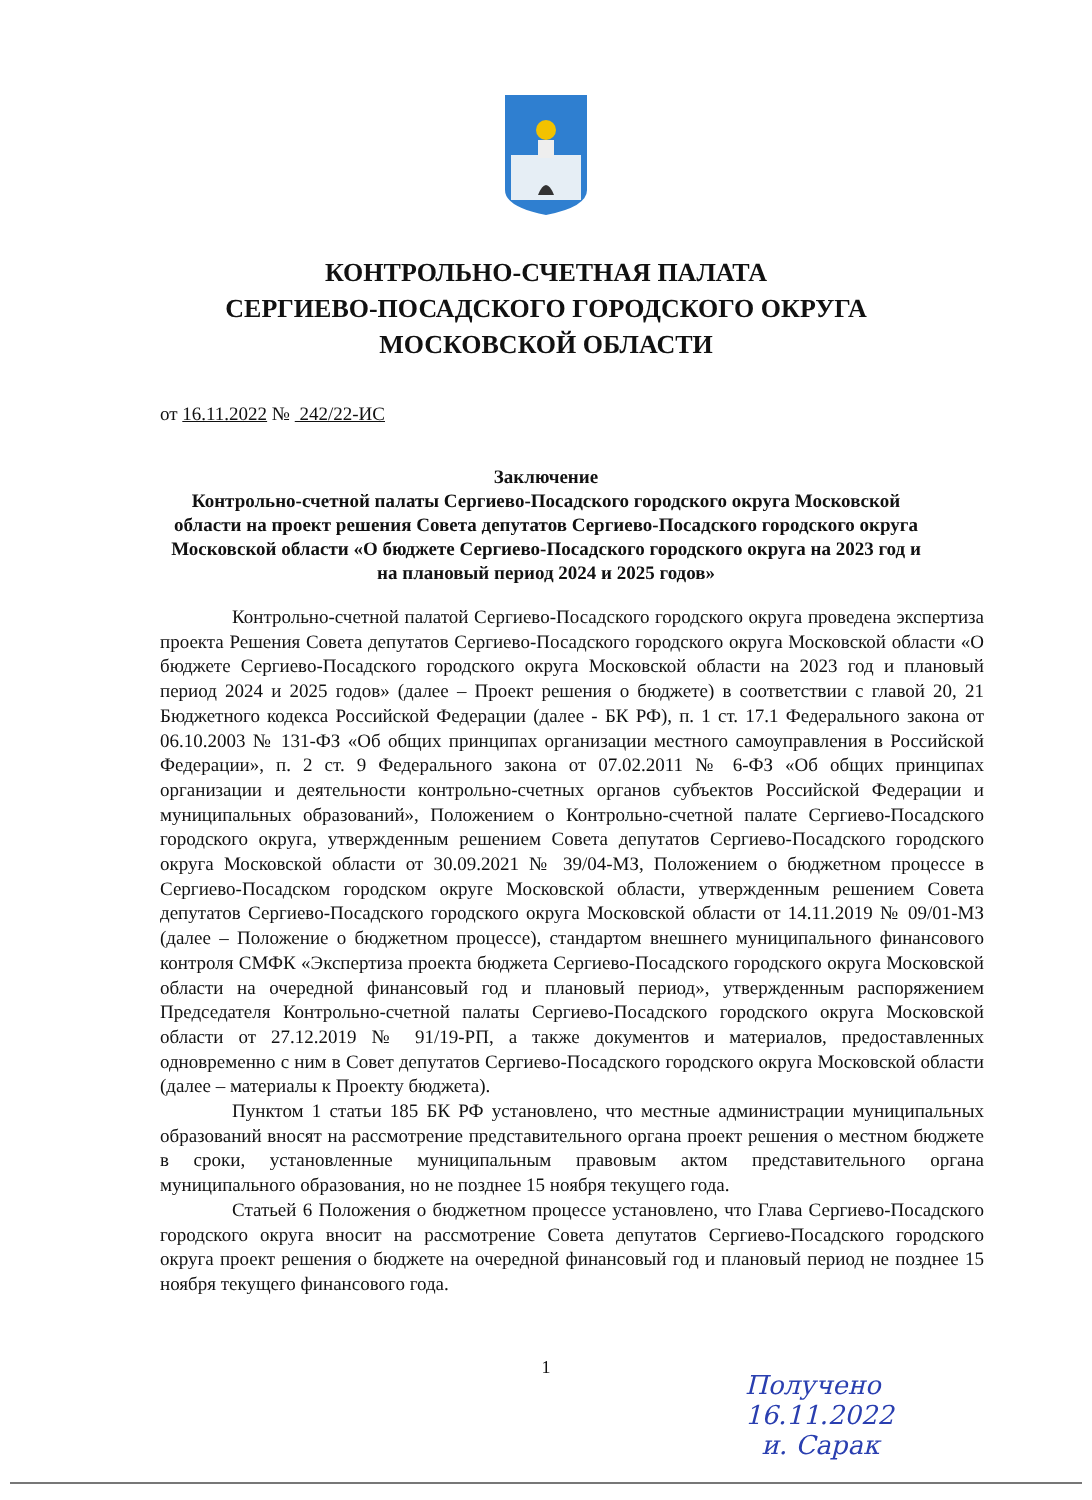КОНТРОЛЬНО-СЧЕТНАЯ ПАЛАТА
СЕРГИЕВО-ПОСАДСКОГО ГОРОДСКОГО ОКРУГА
МОСКОВСКОЙ ОБЛАСТИ
от 16.11.2022 № 242/22-ИС
Заключение
Контрольно-счетной палаты Сергиево-Посадского городского округа Московской области на проект решения Совета депутатов Сергиево-Посадского городского округа Московской области «О бюджете Сергиево-Посадского городского округа на 2023 год и на плановый период 2024 и 2025 годов»
Контрольно-счетной палатой Сергиево-Посадского городского округа проведена экспертиза проекта Решения Совета депутатов Сергиево-Посадского городского округа Московской области «О бюджете Сергиево-Посадского городского округа Московской области на 2023 год и плановый период 2024 и 2025 годов» (далее – Проект решения о бюджете) в соответствии с главой 20, 21 Бюджетного кодекса Российской Федерации (далее - БК РФ), п. 1 ст. 17.1 Федерального закона от 06.10.2003 № 131-ФЗ «Об общих принципах организации местного самоуправления в Российской Федерации», п. 2 ст. 9 Федерального закона от 07.02.2011 № 6-ФЗ «Об общих принципах организации и деятельности контрольно-счетных органов субъектов Российской Федерации и муниципальных образований», Положением о Контрольно-счетной палате Сергиево-Посадского городского округа, утвержденным решением Совета депутатов Сергиево-Посадского городского округа Московской области от 30.09.2021 № 39/04-МЗ, Положением о бюджетном процессе в Сергиево-Посадском городском округе Московской области, утвержденным решением Совета депутатов Сергиево-Посадского городского округа Московской области от 14.11.2019 № 09/01-МЗ (далее – Положение о бюджетном процессе), стандартом внешнего муниципального финансового контроля СМФК «Экспертиза проекта бюджета Сергиево-Посадского городского округа Московской области на очередной финансовый год и плановый период», утвержденным распоряжением Председателя Контрольно-счетной палаты Сергиево-Посадского городского округа Московской области от 27.12.2019 № 91/19-РП, а также документов и материалов, предоставленных одновременно с ним в Совет депутатов Сергиево-Посадского городского округа Московской области (далее – материалы к Проекту бюджета).
Пунктом 1 статьи 185 БК РФ установлено, что местные администрации муниципальных образований вносят на рассмотрение представительного органа проект решения о местном бюджете в сроки, установленные муниципальным правовым актом представительного органа муниципального образования, но не позднее 15 ноября текущего года.
Статьей 6 Положения о бюджетном процессе установлено, что Глава Сергиево-Посадского городского округа вносит на рассмотрение Совета депутатов Сергиево-Посадского городского округа проект решения о бюджете на очередной финансовый год и плановый период не позднее 15 ноября текущего финансового года.
1
Получено
16.11.2022
и. Сарак